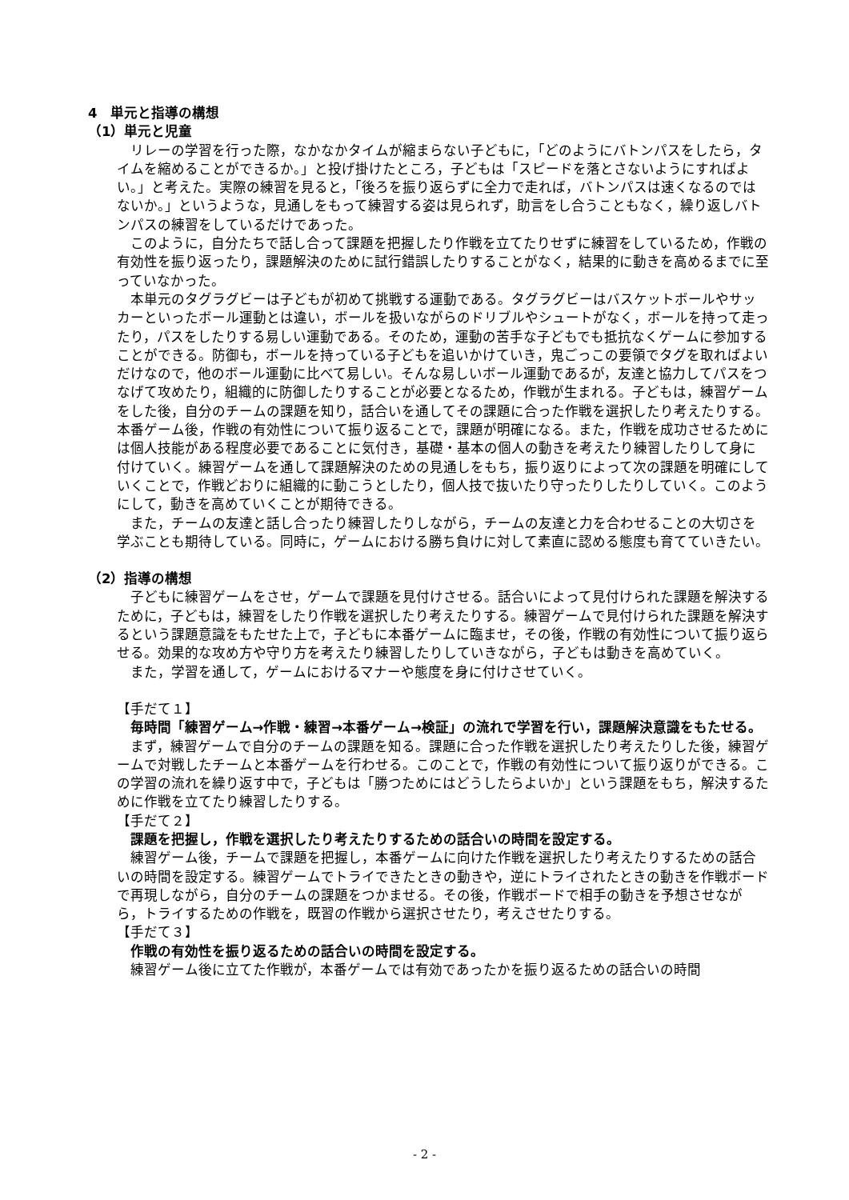4　単元と指導の構想
（1）単元と児童
リレーの学習を行った際，なかなかタイムが縮まらない子どもに，「どのようにバトンパスをしたら，タイムを縮めることができるか。」と投げ掛けたところ，子どもは「スピードを落とさないようにすればよい。」と考えた。実際の練習を見ると，「後ろを振り返らずに全力で走れば，バトンパスは速くなるのではないか。」というような，見通しをもって練習する姿は見られず，助言をし合うこともなく，繰り返しバトンパスの練習をしているだけであった。
このように，自分たちで話し合って課題を把握したり作戦を立てたりせずに練習をしているため，作戦の有効性を振り返ったり，課題解決のために試行錯誤したりすることがなく，結果的に動きを高めるまでに至っていなかった。
本単元のタグラグビーは子どもが初めて挑戦する運動である。タグラグビーはバスケットボールやサッカーといったボール運動とは違い，ボールを扱いながらのドリブルやシュートがなく，ボールを持って走ったり，パスをしたりする易しい運動である。そのため，運動の苦手な子どもでも抵抗なくゲームに参加することができる。防御も，ボールを持っている子どもを追いかけていき，鬼ごっこの要領でタグを取ればよいだけなので，他のボール運動に比べて易しい。そんな易しいボール運動であるが，友達と協力してパスをつなげて攻めたり，組織的に防御したりすることが必要となるため，作戦が生まれる。子どもは，練習ゲームをした後，自分のチームの課題を知り，話合いを通してその課題に合った作戦を選択したり考えたりする。本番ゲーム後，作戦の有効性について振り返ることで，課題が明確になる。また，作戦を成功させるためには個人技能がある程度必要であることに気付き，基礎・基本の個人の動きを考えたり練習したりして身に付けていく。練習ゲームを通して課題解決のための見通しをもち，振り返りによって次の課題を明確にしていくことで，作戦どおりに組織的に動こうとしたり，個人技で抜いたり守ったりしたりしていく。このようにして，動きを高めていくことが期待できる。
また，チームの友達と話し合ったり練習したりしながら，チームの友達と力を合わせることの大切さを学ぶことも期待している。同時に，ゲームにおける勝ち負けに対して素直に認める態度も育てていきたい。
（2）指導の構想
子どもに練習ゲームをさせ，ゲームで課題を見付けさせる。話合いによって見付けられた課題を解決するために，子どもは，練習をしたり作戦を選択したり考えたりする。練習ゲームで見付けられた課題を解決するという課題意識をもたせた上で，子どもに本番ゲームに臨ませ，その後，作戦の有効性について振り返らせる。効果的な攻め方や守り方を考えたり練習したりしていきながら，子どもは動きを高めていく。
また，学習を通して，ゲームにおけるマナーや態度を身に付けさせていく。
【手だて１】
毎時間「練習ゲーム→作戦・練習→本番ゲーム→検証」の流れで学習を行い，課題解決意識をもたせる。
まず，練習ゲームで自分のチームの課題を知る。課題に合った作戦を選択したり考えたりした後，練習ゲームで対戦したチームと本番ゲームを行わせる。このことで，作戦の有効性について振り返りができる。この学習の流れを繰り返す中で，子どもは「勝つためにはどうしたらよいか」という課題をもち，解決するために作戦を立てたり練習したりする。
【手だて２】
課題を把握し，作戦を選択したり考えたりするための話合いの時間を設定する。
練習ゲーム後，チームで課題を把握し，本番ゲームに向けた作戦を選択したり考えたりするための話合いの時間を設定する。練習ゲームでトライできたときの動きや，逆にトライされたときの動きを作戦ボードで再現しながら，自分のチームの課題をつかませる。その後，作戦ボードで相手の動きを予想させながら，トライするための作戦を，既習の作戦から選択させたり，考えさせたりする。
【手だて３】
作戦の有効性を振り返るための話合いの時間を設定する。
練習ゲーム後に立てた作戦が，本番ゲームでは有効であったかを振り返るための話合いの時間
- 2 -